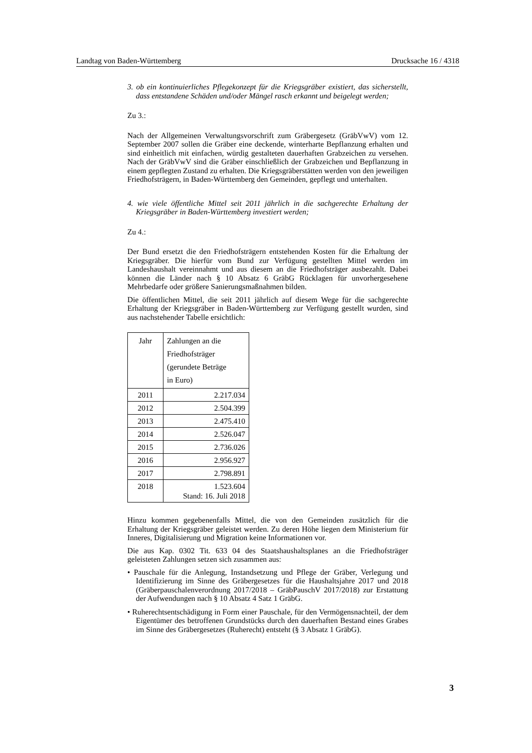Landtag von Baden-Württemberg Drucksache 16 / 4318
3. ob ein kontinuierliches Pflegekonzept für die Kriegsgräber existiert, das sicherstellt, dass entstandene Schäden und/oder Mängel rasch erkannt und beigelegt werden;
Zu 3.:
Nach der Allgemeinen Verwaltungsvorschrift zum Gräbergesetz (GräbVwV) vom 12. September 2007 sollen die Gräber eine deckende, winterharte Bepflanzung erhalten und sind einheitlich mit einfachen, würdig gestalteten dauerhaften Grabzeichen zu versehen. Nach der GräbVwV sind die Gräber einschließlich der Grabzeichen und Bepflanzung in einem gepflegten Zustand zu erhalten. Die Kriegsgräberstätten werden von den jeweiligen Friedhofsträgern, in Baden-Württemberg den Gemeinden, gepflegt und unterhalten.
4. wie viele öffentliche Mittel seit 2011 jährlich in die sachgerechte Erhaltung der Kriegsgräber in Baden-Württemberg investiert werden;
Zu 4.:
Der Bund ersetzt die den Friedhofsträgern entstehenden Kosten für die Erhaltung der Kriegsgräber. Die hierfür vom Bund zur Verfügung gestellten Mittel werden im Landeshaushalt vereinnahmt und aus diesem an die Friedhofsträger ausbezahlt. Dabei können die Länder nach § 10 Absatz 6 GräbG Rücklagen für unvorhergesehene Mehrbedarfe oder größere Sanierungsmaßnahmen bilden.
Die öffentlichen Mittel, die seit 2011 jährlich auf diesem Wege für die sachgerechte Erhaltung der Kriegsgräber in Baden-Württemberg zur Verfügung gestellt wurden, sind aus nachstehender Tabelle ersichtlich:
| Jahr | Zahlungen an die Friedhofsträger (gerundete Beträge in Euro) |
| 2011 | 2.217.034 |
| 2012 | 2.504.399 |
| 2013 | 2.475.410 |
| 2014 | 2.526.047 |
| 2015 | 2.736.026 |
| 2016 | 2.956.927 |
| 2017 | 2.798.891 |
| 2018 | 1.523.604 Stand: 16. Juli 2018 |
Hinzu kommen gegebenenfalls Mittel, die von den Gemeinden zusätzlich für die Erhaltung der Kriegsgräber geleistet werden. Zu deren Höhe liegen dem Ministerium für Inneres, Digitalisierung und Migration keine Informationen vor.
Die aus Kap. 0302 Tit. 633 04 des Staatshaushaltsplanes an die Friedhofsträger geleisteten Zahlungen setzen sich zusammen aus:
• Pauschale für die Anlegung, Instandsetzung und Pflege der Gräber, Verlegung und Identifizierung im Sinne des Gräbergesetzes für die Haushaltsjahre 2017 und 2018 (Gräberpauschalenverordnung 2017/2018 – GräbPauschV 2017/2018) zur Erstattung der Aufwendungen nach § 10 Absatz 4 Satz 1 GräbG.
• Ruherechtsentschädigung in Form einer Pauschale, für den Vermögensnachteil, der dem Eigentümer des betroffenen Grundstücks durch den dauerhaften Bestand eines Grabes im Sinne des Gräbergesetzes (Ruherecht) entsteht (§ 3 Absatz 1 GräbG).
3